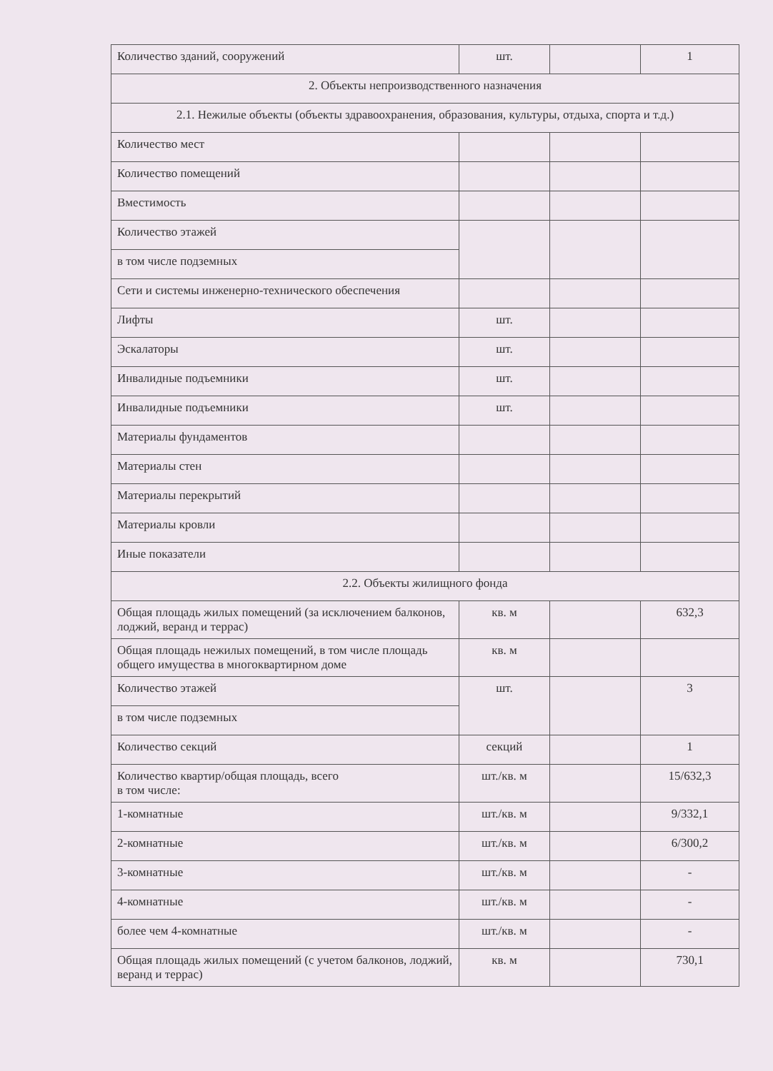| Количество зданий, сооружений | шт. | | 1 |
| 2. Объекты непроизводственного назначения | | | |
| 2.1. Нежилые объекты (объекты здравоохранения, образования, культуры, отдыха, спорта и т.д.) | | | |
| Количество мест | | | |
| Количество помещений | | | |
| Вместимость | | | |
| Количество этажей | | | |
| в том числе подземных | | | |
| Сети и системы инженерно-технического обеспечения | | | |
| Лифты | шт. | | |
| Эскалаторы | шт. | | |
| Инвалидные подъемники | шт. | | |
| Инвалидные подъемники | шт. | | |
| Материалы фундаментов | | | |
| Материалы стен | | | |
| Материалы перекрытий | | | |
| Материалы кровли | | | |
| Иные показатели | | | |
| 2.2. Объекты жилищного фонда | | | |
| Общая площадь жилых помещений (за исключением балконов, лоджий, веранд и террас) | кв. м | | 632,3 |
| Общая площадь нежилых помещений, в том числе площадь общего имущества в многоквартирном доме | кв. м | | |
| Количество этажей | шт. | | 3 |
| в том числе подземных | | | |
| Количество секций | секций | | 1 |
| Количество квартир/общая площадь, всего в том числе: | шт./кв. м | | 15/632,3 |
| 1-комнатные | шт./кв. м | | 9/332,1 |
| 2-комнатные | шт./кв. м | | 6/300,2 |
| 3-комнатные | шт./кв. м | | - |
| 4-комнатные | шт./кв. м | | - |
| более чем 4-комнатные | шт./кв. м | | - |
| Общая площадь жилых помещений (с учетом балконов, лоджий, веранд и террас) | кв. м | | 730,1 |